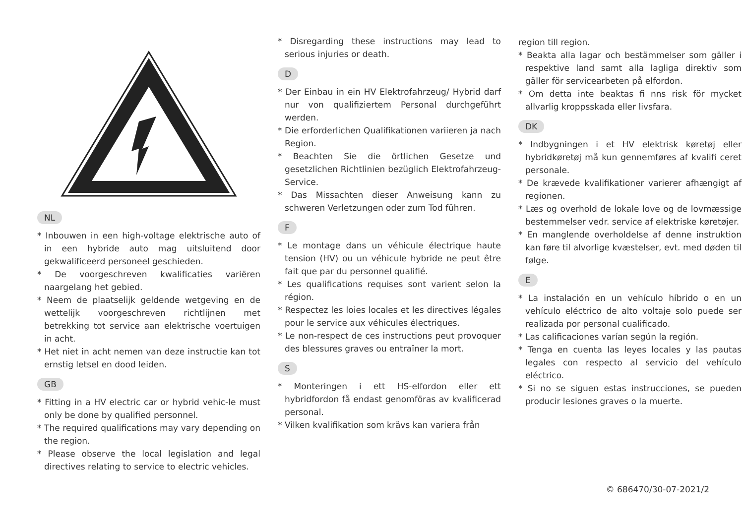NL
* Inbouwen in een high-voltage elektrische auto of in een hybride auto mag uitsluitend door gekwalificeerd personeel geschieden.
* De voorgeschreven kwalificaties variëren naargelang het gebied.
* Neem de plaatselijk geldende wetgeving en de wettelijk voorgeschreven richtlijnen met betrekking tot service aan elektrische voertuigen in acht.
* Het niet in acht nemen van deze instructie kan tot ernstig letsel en dood leiden.
GB
* Fitting in a HV electric car or hybrid vehic-le must only be done by qualified personnel.
* The required qualifications may vary depending on the region.
* Please observe the local legislation and legal directives relating to service to electric vehicles.
* Disregarding these instructions may lead to serious injuries or death.
D
* Der Einbau in ein HV Elektrofahrzeug/ Hybrid darf nur von qualifiziertem Personal durchgeführt werden.
* Die erforderlichen Qualifikationen variieren ja nach Region.
* Beachten Sie die örtlichen Gesetze und gesetzlichen Richtlinien bezüglich Elektrofahrzeug-Service.
* Das Missachten dieser Anweisung kann zu schweren Verletzungen oder zum Tod führen.
F
* Le montage dans un véhicule électrique haute tension (HV) ou un véhicule hybride ne peut être fait que par du personnel qualifié.
* Les qualifications requises sont varient selon la région.
* Respectez les loies locales et les directives légales pour le service aux véhicules électriques.
* Le non-respect de ces instructions peut provoquer des blessures graves ou entraîner la mort.
S
* Monteringen i ett HS-elfordon eller ett hybridfordon få endast genomföras av kvalificerad personal.
* Vilken kvalifikation som krävs kan variera från
region till region.
* Beakta alla lagar och bestämmelser som gäller i respektive land samt alla lagliga direktiv som gäller för servicearbeten på elfordon.
* Om detta inte beaktas fi nns risk för mycket allvarlig kroppsskada eller livsfara.
DK
* Indbygningen i et HV elektrisk køretøj eller hybridkøretøj må kun gennemføres af kvalifi ceret personale.
* De krævede kvalifikationer varierer afhængigt af regionen.
* Læs og overhold de lokale love og de lovmæssige bestemmelser vedr. service af elektriske køretøjer.
* En manglende overholdelse af denne instruktion kan føre til alvorlige kvæstelser, evt. med døden til følge.
E
* La instalación en un vehículo híbrido o en un vehículo eléctrico de alto voltaje solo puede ser realizada por personal cualificado.
* Las calificaciones varían según la región.
* Tenga en cuenta las leyes locales y las pautas legales con respecto al servicio del vehículo eléctrico.
* Si no se siguen estas instrucciones, se pueden producir lesiones graves o la muerte.
© 686470/30-07-2021/2